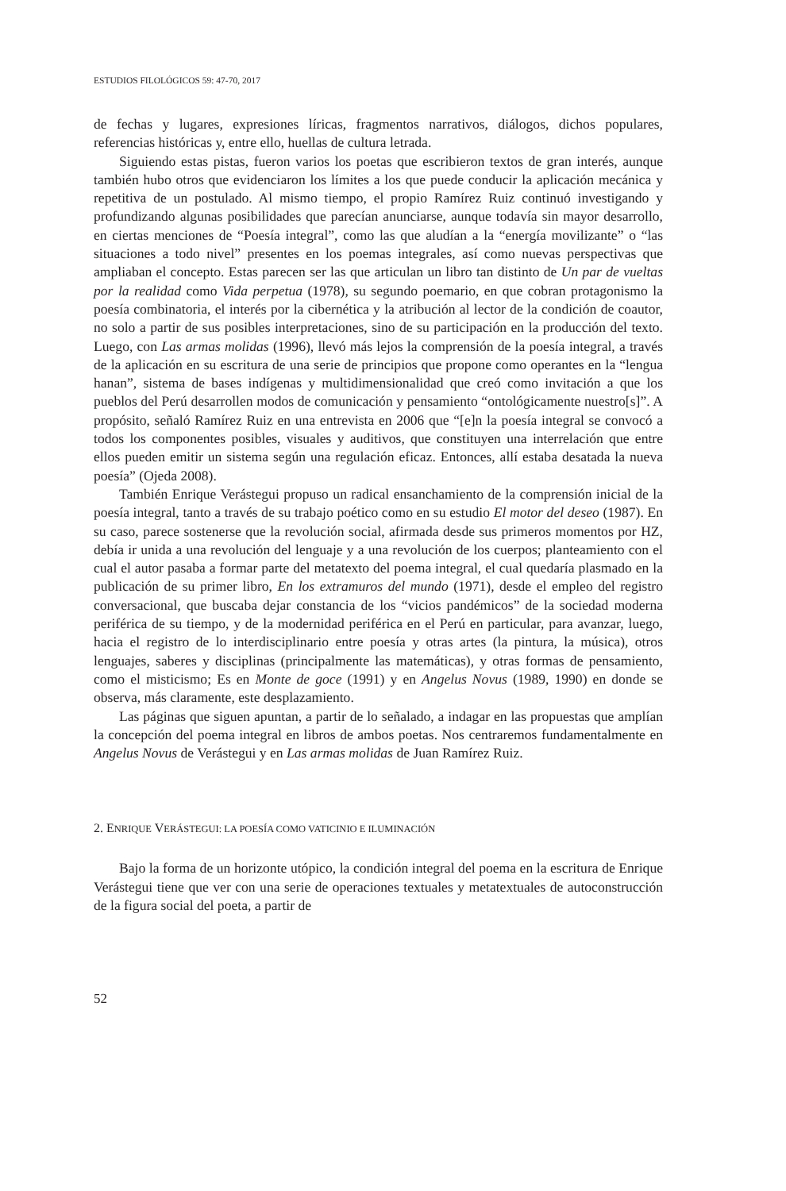ESTUDIOS FILOLÓGICOS 59: 47-70, 2017
de fechas y lugares, expresiones líricas, fragmentos narrativos, diálogos, dichos populares, referencias históricas y, entre ello, huellas de cultura letrada.
Siguiendo estas pistas, fueron varios los poetas que escribieron textos de gran interés, aunque también hubo otros que evidenciaron los límites a los que puede conducir la aplicación mecánica y repetitiva de un postulado. Al mismo tiempo, el propio Ramírez Ruiz continuó investigando y profundizando algunas posibilidades que parecían anunciarse, aunque todavía sin mayor desarrollo, en ciertas menciones de “Poesía integral”, como las que aludían a la “energía movilizante” o “las situaciones a todo nivel” presentes en los poemas integrales, así como nuevas perspectivas que ampliaban el concepto. Estas parecen ser las que articulan un libro tan distinto de Un par de vueltas por la realidad como Vida perpetua (1978), su segundo poemario, en que cobran protagonismo la poesía combinatoria, el interés por la cibernética y la atribución al lector de la condición de coautor, no solo a partir de sus posibles interpretaciones, sino de su participación en la producción del texto. Luego, con Las armas molidas (1996), llevó más lejos la comprensión de la poesía integral, a través de la aplicación en su escritura de una serie de principios que propone como operantes en la “lengua hanan”, sistema de bases indígenas y multidimensionalidad que creó como invitación a que los pueblos del Perú desarrollen modos de comunicación y pensamiento “ontológicamente nuestro[s]”. A propósito, señaló Ramírez Ruiz en una entrevista en 2006 que “[e]n la poesía integral se convocó a todos los componentes posibles, visuales y auditivos, que constituyen una interrelación que entre ellos pueden emitir un sistema según una regulación eficaz. Entonces, allí estaba desatada la nueva poesía” (Ojeda 2008).
También Enrique Verástegui propuso un radical ensanchamiento de la comprensión inicial de la poesía integral, tanto a través de su trabajo poético como en su estudio El motor del deseo (1987). En su caso, parece sostenerse que la revolución social, afirmada desde sus primeros momentos por HZ, debía ir unida a una revolución del lenguaje y a una revolución de los cuerpos; planteamiento con el cual el autor pasaba a formar parte del metatexto del poema integral, el cual quedaría plasmado en la publicación de su primer libro, En los extramuros del mundo (1971), desde el empleo del registro conversacional, que buscaba dejar constancia de los “vicios pandémicos” de la sociedad moderna periférica de su tiempo, y de la modernidad periférica en el Perú en particular, para avanzar, luego, hacia el registro de lo interdisciplinario entre poesía y otras artes (la pintura, la música), otros lenguajes, saberes y disciplinas (principalmente las matemáticas), y otras formas de pensamiento, como el misticismo; Es en Monte de goce (1991) y en Angelus Novus (1989, 1990) en donde se observa, más claramente, este desplazamiento.
Las páginas que siguen apuntan, a partir de lo señalado, a indagar en las propuestas que amplían la concepción del poema integral en libros de ambos poetas. Nos centraremos fundamentalmente en Angelus Novus de Verástegui y en Las armas molidas de Juan Ramírez Ruiz.
2. ENRIQUE VERÁSTEGUI: LA POESÍA COMO VATICINIO E ILUMINACIÓN
Bajo la forma de un horizonte utópico, la condición integral del poema en la escritura de Enrique Verástegui tiene que ver con una serie de operaciones textuales y metatextuales de autoconstrucción de la figura social del poeta, a partir de
52